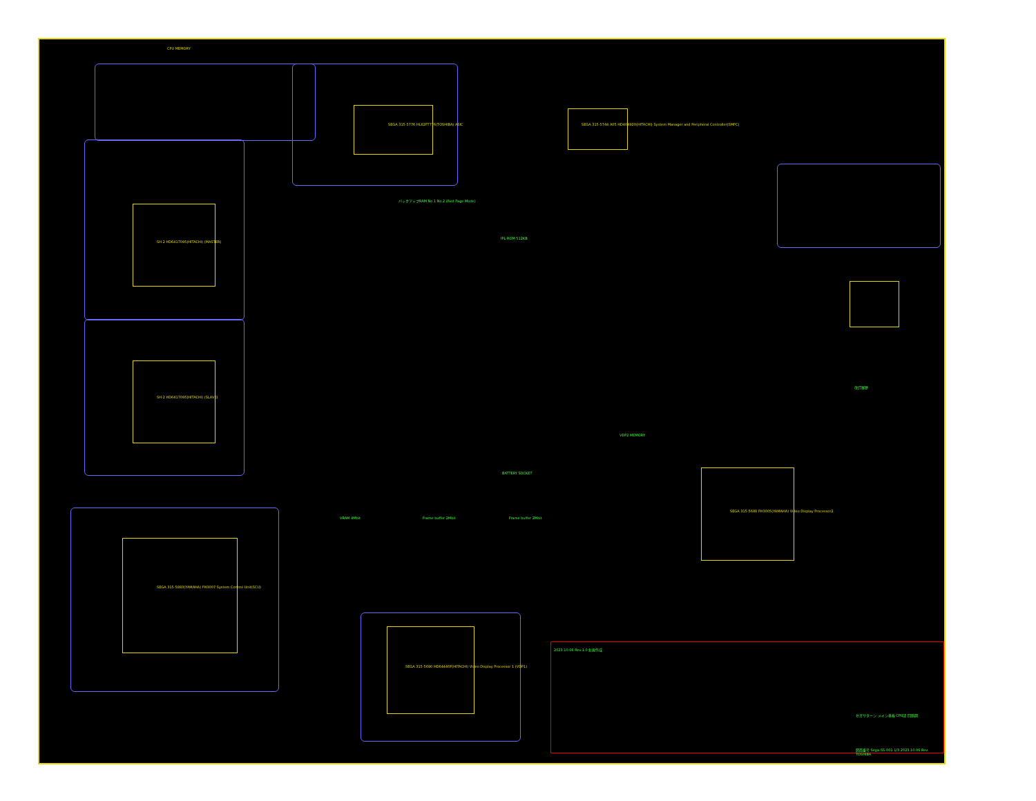CPU MEMORY
SH-2 HD6417095(HITACHI) (MASTER)
SH-2 HD6417095(HITACHI) (SLAVE)
SEGA 315-5883(YAMAHA) FH3007 System Control Unit(SCU)
SEGA 315-5776 HL62FT776(TOSHIBA) ASIC
SEGA 315-5744 A05 HD404920(HITACHI) System Manager and Peripheral Controller(SMPC)
SEGA 315-5690 HD64440F(HITACHI) Video Display Processor 1 (VDP1)
SEGA 315-5688 FH3005(YAMAHA) Video Display Processor2
IPL-ROM 512KB
バックアップRAM No.1 No.2 (Fast Page Mode)
BATTERY SOCKET
VRAM 4Mbit Frame buffer 2Mbit Frame buffer 2Mbit
VDP2 MEMORY
改訂履歴
2023.10.06 Rev.1.0 新規作成
セガサターン メイン基板 CPU部 回路図
図面番号 Sega-SS-001 1/3 2023.10.06 Rev. TOSHIBA